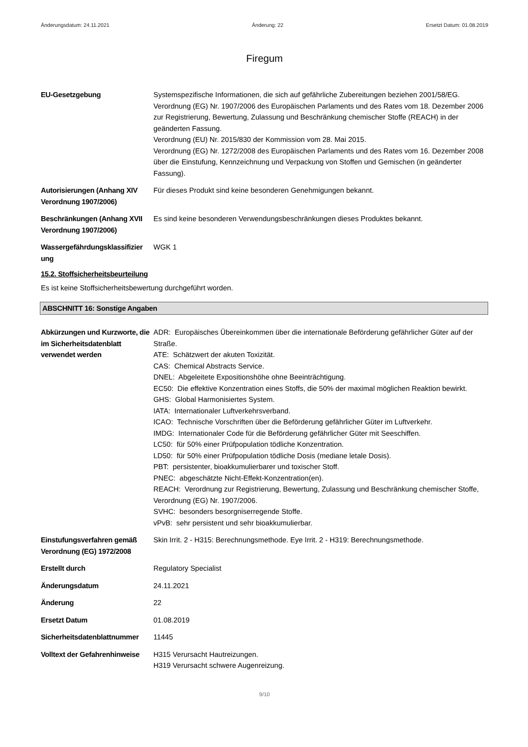Änderungsdatum: 24.11.2021 Änderung: 22 Ersetzt Datum: 01.08.2019
Firegum
EU-Gesetzgebung Systemspezifische Informationen, die sich auf gefährliche Zubereitungen beziehen 2001/58/EG.
Verordnung (EG) Nr. 1907/2006 des Europäischen Parlaments und des Rates vom 18. Dezember 2006 zur Registrierung, Bewertung, Zulassung und Beschränkung chemischer Stoffe (REACH) in der geänderten Fassung.
Verordnung (EU) Nr. 2015/830 der Kommission vom 28. Mai 2015.
Verordnung (EG) Nr. 1272/2008 des Europäischen Parlaments und des Rates vom 16. Dezember 2008 über die Einstufung, Kennzeichnung und Verpackung von Stoffen und Gemischen (in geänderter Fassung).
Autorisierungen (Anhang XIV Verordnung 1907/2006)
Für dieses Produkt sind keine besonderen Genehmigungen bekannt.
Beschränkungen (Anhang XVII Verordnung 1907/2006)
Es sind keine besonderen Verwendungsbeschränkungen dieses Produktes bekannt.
Wassergefährdungsklassifizier ung
WGK 1
15.2. Stoffsicherheitsbeurteilung
Es ist keine Stoffsicherheitsbewertung durchgeführt worden.
ABSCHNITT 16: Sonstige Angaben
Abkürzungen und Kurzworte, die im Sicherheitsdatenblatt verwendet werden
ADR: Europäisches Übereinkommen über die internationale Beförderung gefährlicher Güter auf der Straße.
ATE: Schätzwert der akuten Toxizität.
CAS: Chemical Abstracts Service.
DNEL: Abgeleitete Expositionshöhe ohne Beeinträchtigung.
EC50: Die effektive Konzentration eines Stoffs, die 50% der maximal möglichen Reaktion bewirkt.
GHS: Global Harmonisiertes System.
IATA: Internationaler Luftverkehrsverband.
ICAO: Technische Vorschriften über die Beförderung gefährlicher Güter im Luftverkehr.
IMDG: Internationaler Code für die Beförderung gefährlicher Güter mit Seeschiffen.
LC50: für 50% einer Prüfpopulation tödliche Konzentration.
LD50: für 50% einer Prüfpopulation tödliche Dosis (mediane letale Dosis).
PBT: persistenter, bioakkumulierbarer und toxischer Stoff.
PNEC: abgeschätzte Nicht-Effekt-Konzentration(en).
REACH: Verordnung zur Registrierung, Bewertung, Zulassung und Beschränkung chemischer Stoffe, Verordnung (EG) Nr. 1907/2006.
SVHC: besonders besorgniserregende Stoffe.
vPvB: sehr persistent und sehr bioakkumulierbar.
Einstufungsverfahren gemäß Verordnung (EG) 1972/2008
Skin Irrit. 2 - H315: Berechnungsmethode. Eye Irrit. 2 - H319: Berechnungsmethode.
Erstellt durch Regulatory Specialist
Änderungsdatum 24.11.2021
Änderung 22
Ersetzt Datum 01.08.2019
Sicherheitsdatenblattnummer
11445
Volltext der Gefahrenhinweise
H315 Verursacht Hautreizungen.
H319 Verursacht schwere Augenreizung.
9/10